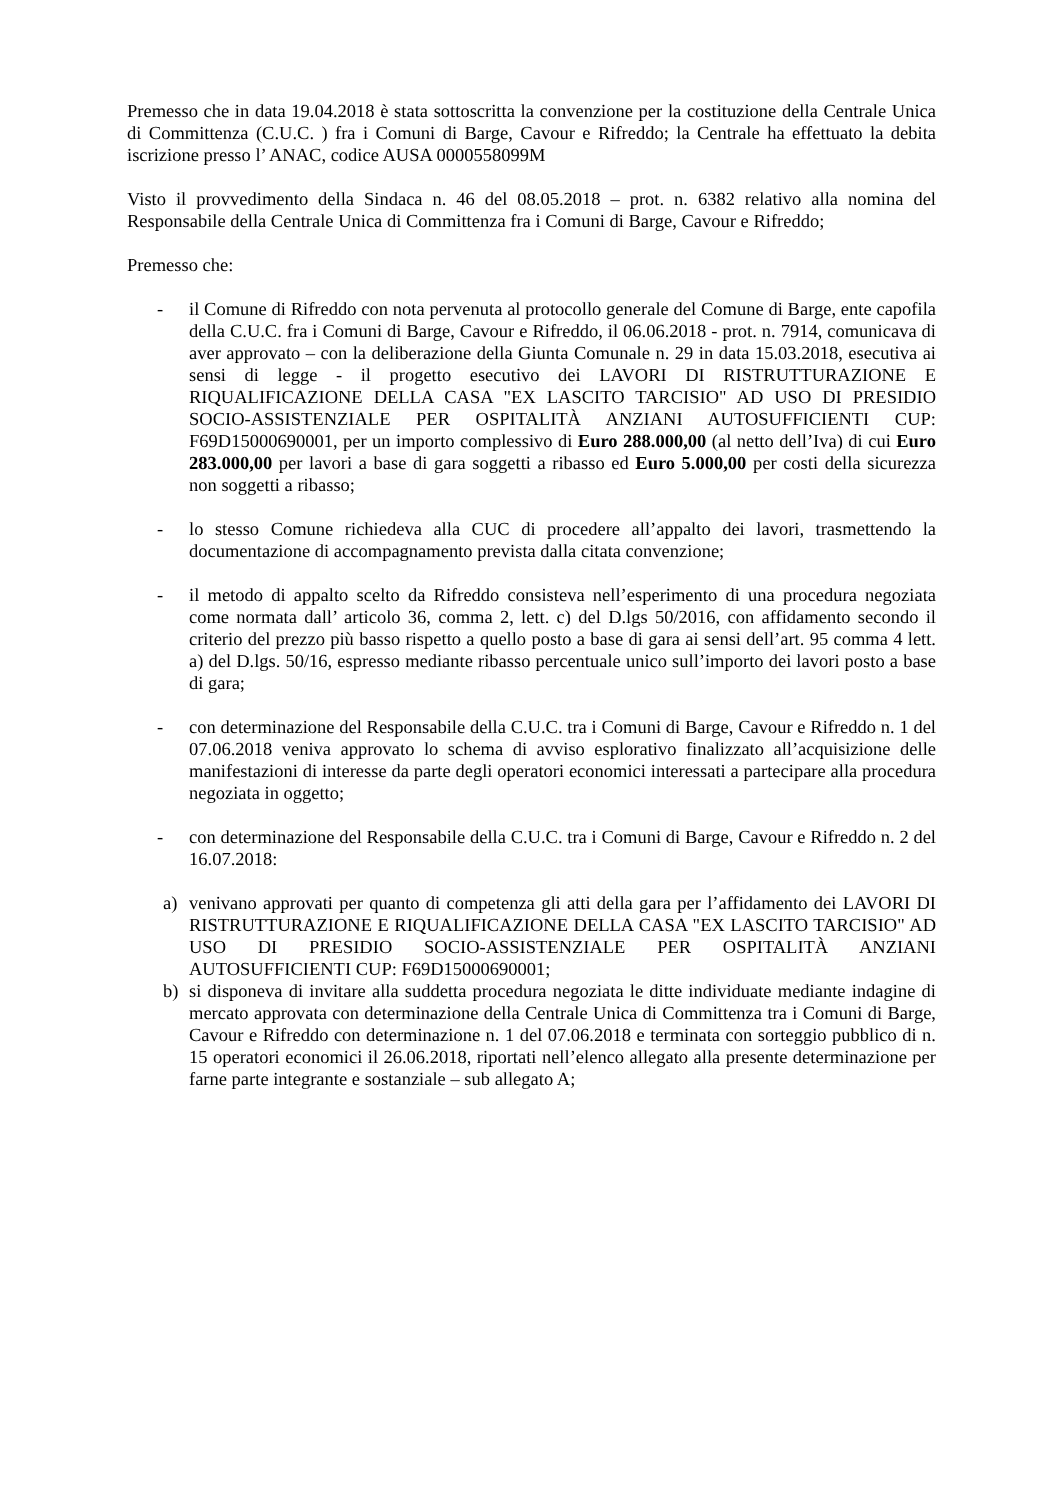Premesso che in data 19.04.2018 è stata sottoscritta la convenzione per la costituzione della Centrale Unica di Committenza (C.U.C. ) fra i Comuni di Barge, Cavour e Rifreddo; la Centrale ha effettuato la debita iscrizione presso l’ ANAC, codice AUSA 0000558099M
Visto il provvedimento della Sindaca n. 46 del 08.05.2018 – prot. n. 6382 relativo alla nomina del Responsabile della Centrale Unica di Committenza fra i Comuni di Barge, Cavour e Rifreddo;
Premesso che:
- il Comune di Rifreddo con nota pervenuta al protocollo generale del Comune di Barge, ente capofila della C.U.C. fra i Comuni di Barge, Cavour e Rifreddo, il 06.06.2018 - prot. n. 7914, comunicava di aver approvato – con la deliberazione della Giunta Comunale n. 29 in data 15.03.2018, esecutiva ai sensi di legge - il progetto esecutivo dei LAVORI DI RISTRUTTURAZIONE E RIQUALIFICAZIONE DELLA CASA "EX LASCITO TARCISIO" AD USO DI PRESIDIO SOCIO-ASSISTENZIALE PER OSPITALITÀ ANZIANI AUTOSUFFICIENTI CUP: F69D15000690001, per un importo complessivo di Euro 288.000,00 (al netto dell’Iva) di cui Euro 283.000,00 per lavori a base di gara soggetti a ribasso ed Euro 5.000,00 per costi della sicurezza non soggetti a ribasso;
- lo stesso Comune richiedeva alla CUC di procedere all’appalto dei lavori, trasmettendo la documentazione di accompagnamento prevista dalla citata convenzione;
- il metodo di appalto scelto da Rifreddo consisteva nell’esperimento di una procedura negoziata come normata dall’ articolo 36, comma 2, lett. c) del D.lgs 50/2016, con affidamento secondo il criterio del prezzo più basso rispetto a quello posto a base di gara ai sensi dell’art. 95 comma 4 lett. a) del D.lgs. 50/16, espresso mediante ribasso percentuale unico sull’importo dei lavori posto a base di gara;
- con determinazione del Responsabile della C.U.C. tra i Comuni di Barge, Cavour e Rifreddo n. 1 del 07.06.2018 veniva approvato lo schema di avviso esplorativo finalizzato all’acquisizione delle manifestazioni di interesse da parte degli operatori economici interessati a partecipare alla procedura negoziata in oggetto;
- con determinazione del Responsabile della C.U.C. tra i Comuni di Barge, Cavour e Rifreddo n. 2 del 16.07.2018:
a) venivano approvati per quanto di competenza gli atti della gara per l’affidamento dei LAVORI DI RISTRUTTURAZIONE E RIQUALIFICAZIONE DELLA CASA "EX LASCITO TARCISIO" AD USO DI PRESIDIO SOCIO-ASSISTENZIALE PER OSPITALITÀ ANZIANI AUTOSUFFICIENTI CUP: F69D15000690001;
b) si disponeva di invitare alla suddetta procedura negoziata le ditte individuate mediante indagine di mercato approvata con determinazione della Centrale Unica di Committenza tra i Comuni di Barge, Cavour e Rifreddo con determinazione n. 1 del 07.06.2018 e terminata con sorteggio pubblico di n. 15 operatori economici il 26.06.2018, riportati nell’elenco allegato alla presente determinazione per farne parte integrante e sostanziale – sub allegato A;